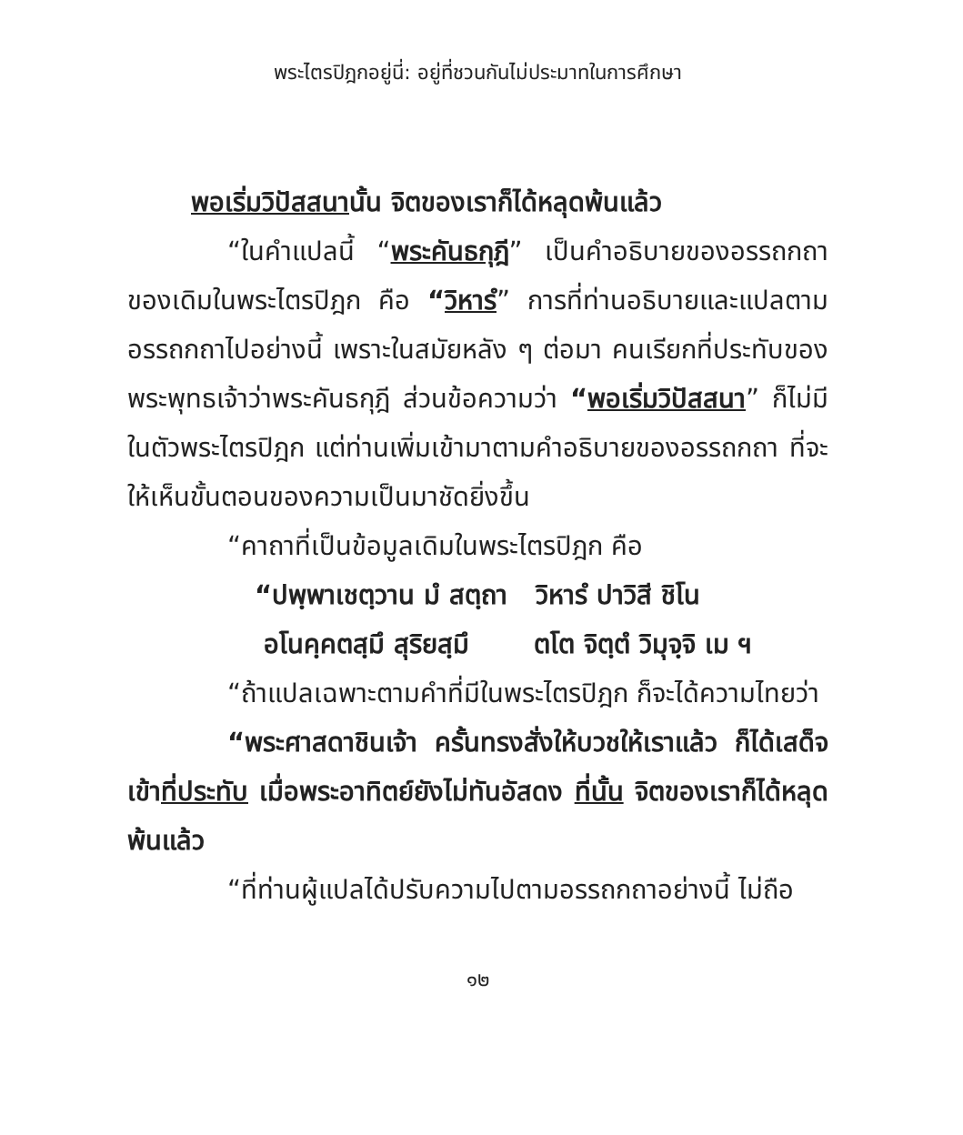พระไตรปิฎกอยู่นี่: อยู่ที่ชวนกันไม่ประมาทในการศึกษา
พอเริ่มวิปัสสนานั้น จิตของเราก็ได้หลุดพ้นแล้ว
“ในคำแปลนี้ “พระคันธกุฎี” เป็นคำอธิบายของอรรถกถาของเดิมในพระไตรปิฎก คือ “วิหารํ” การที่ท่านอธิบายและแปลตามอรรถกถาไปอย่างนี้ เพราะในสมัยหลัง ๆ ต่อมา คนเรียกที่ประทับของพระพุทธเจ้าว่าพระคันธกุฎี ส่วนข้อความว่า “พอเริ่มวิปัสสนา” ก็ไม่มีในตัวพระไตรปิฎก แต่ท่านเพิ่มเข้ามาตามคำอธิบายของอรรถกถา ที่จะให้เห็นขั้นตอนของความเป็นมาชัดยิ่งขึ้น
“คาถาที่เป็นข้อมูลเดิมในพระไตรปิฎก คือ
“ปพฺพาเชตฺวาน มํ สตฺถา วิหารํ ปาวิสี ชิโน
อโนคฺคตสฺมึ สุริยสฺมึ ตโต จิตฺตํ วิมุจฺจิ เม ฯ
“ถ้าแปลเฉพาะตามคำที่มีในพระไตรปิฎก ก็จะได้ความไทยว่า
“พระศาสดาชินเจ้า ครั้นทรงสั่งให้บวชให้เราแล้ว ก็ได้เสด็จเข้าที่ประทับ เมื่อพระอาทิตย์ยังไม่ทันอัสดง ที่นั้น จิตของเราก็ได้หลุดพ้นแล้ว
“ที่ท่านผู้แปลได้ปรับความไปตามอรรถกถาอย่างนี้ ไม่ถือ
๑๒